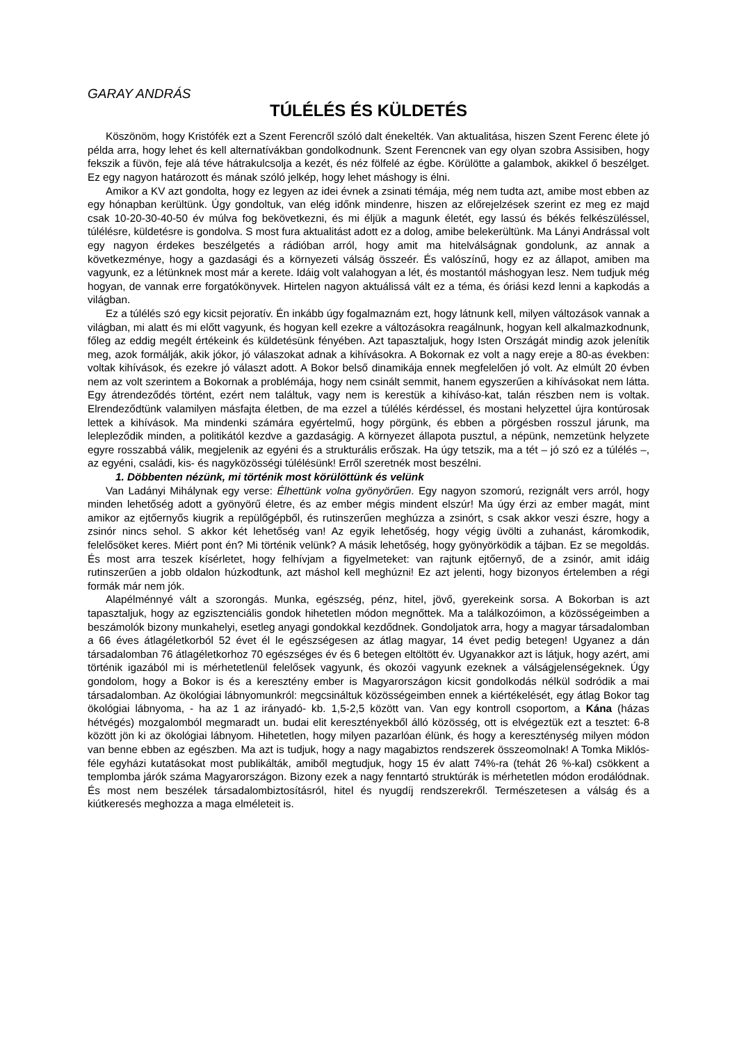GARAY ANDRÁS
TÚLÉLÉS ÉS KÜLDETÉS
Köszönöm, hogy Kristófék ezt a Szent Ferencről szóló dalt énekelték. Van aktualitása, hiszen Szent Ferenc élete jó példa arra, hogy lehet és kell alternatívákban gondolkodnunk. Szent Ferencnek van egy olyan szobra Assisiben, hogy fekszik a füvön, feje alá téve hátrakulcsolja a kezét, és néz fölfelé az égbe. Körülötte a galambok, akikkel ő beszélget. Ez egy nagyon határozott és mának szóló jelkép, hogy lehet máshogy is élni.
Amikor a KV azt gondolta, hogy ez legyen az idei évnek a zsinati témája, még nem tudta azt, amibe most ebben az egy hónapban kerültünk. Úgy gondoltuk, van elég időnk mindenre, hiszen az előrejelzések szerint ez meg ez majd csak 10-20-30-40-50 év múlva fog bekövetkezni, és mi éljük a magunk életét, egy lassú és békés felkészüléssel, túlélésre, küldetésre is gondolva. S most fura aktualitást adott ez a dolog, amibe belekerültünk. Ma Lányi Andrással volt egy nagyon érdekes beszélgetés a rádióban arról, hogy amit ma hitelválságnak gondolunk, az annak a következménye, hogy a gazdasági és a környezeti válság összeér. És valószínű, hogy ez az állapot, amiben ma vagyunk, ez a létünknek most már a kerete. Idáig volt valahogyan a lét, és mostantól máshogyan lesz. Nem tudjuk még hogyan, de vannak erre forgatókönyvek. Hirtelen nagyon aktuálissá vált ez a téma, és óriási kezd lenni a kapkodás a világban.
Ez a túlélés szó egy kicsit pejoratív. Én inkább úgy fogalmaznám ezt, hogy látnunk kell, milyen változások vannak a világban, mi alatt és mi előtt vagyunk, és hogyan kell ezekre a változásokra reagálnunk, hogyan kell alkalmazkodnunk, főleg az eddig megélt értékeink és küldetésünk fényében. Azt tapasztaljuk, hogy Isten Országát mindig azok jelenítik meg, azok formálják, akik jókor, jó válaszokat adnak a kihívásokra. A Bokornak ez volt a nagy ereje a 80-as években: voltak kihívások, és ezekre jó választ adott. A Bokor belső dinamikája ennek megfelelően jó volt. Az elmúlt 20 évben nem az volt szerintem a Bokornak a problémája, hogy nem csinált semmit, hanem egyszerűen a kihívásokat nem látta. Egy átrendeződés történt, ezért nem találtuk, vagy nem is kerestük a kihíváso-kat, talán részben nem is voltak. Elrendeződtünk valamilyen másfajta életben, de ma ezzel a túlélés kérdéssel, és mostani helyzettel újra kontúrosak lettek a kihívások. Ma mindenki számára egyértelmű, hogy pörgünk, és ebben a pörgésben rosszul járunk, ma lelepleződik minden, a politikától kezdve a gazdaságig. A környezet állapota pusztul, a népünk, nemzetünk helyzete egyre rosszabbá válik, megjelenik az egyéni és a strukturális erőszak. Ha úgy tetszik, ma a tét – jó szó ez a túlélés –, az egyéni, családi, kis- és nagyközösségi túlélésünk! Erről szeretnék most beszélni.
1. Döbbenten nézünk, mi történik most körülöttünk és velünk
Van Ladányi Mihálynak egy verse: Élhettünk volna gyönyörűen. Egy nagyon szomorú, rezignált vers arról, hogy minden lehetőség adott a gyönyörű életre, és az ember mégis mindent elszúr! Ma úgy érzi az ember magát, mint amikor az ejtőernyős kiugrik a repülőgépből, és rutinszerűen meghúzza a zsinórt, s csak akkor veszi észre, hogy a zsinór nincs sehol. S akkor két lehetőség van! Az egyik lehetőség, hogy végig üvölti a zuhanást, káromkodik, felelősöket keres. Miért pont én? Mi történik velünk? A másik lehetőség, hogy gyönyörködik a tájban. Ez se megoldás. És most arra teszek kísérletet, hogy felhívjam a figyelmeteket: van rajtunk ejtőernyő, de a zsinór, amit idáig rutinszerűen a jobb oldalon húzkodtunk, azt máshol kell meghúzni! Ez azt jelenti, hogy bizonyos értelemben a régi formák már nem jók.
Alapélménnyé vált a szorongás. Munka, egészség, pénz, hitel, jövő, gyerekeink sorsa. A Bokorban is azt tapasztaljuk, hogy az egzisztenciális gondok hihetetlen módon megnőttek. Ma a találkozóimon, a közösségeimben a beszámolók bizony munkahelyi, esetleg anyagi gondokkal kezdődnek. Gondoljatok arra, hogy a magyar társadalomban a 66 éves átlagéletkorból 52 évet él le egészségesen az átlag magyar, 14 évet pedig betegen! Ugyanez a dán társadalomban 76 átlagéletkorhoz 70 egészséges év és 6 betegen eltöltött év. Ugyanakkor azt is látjuk, hogy azért, ami történik igazából mi is mérhetetlenül felelősek vagyunk, és okozói vagyunk ezeknek a válságjelenségeknek. Úgy gondolom, hogy a Bokor is és a keresztény ember is Magyarországon kicsit gondolkodás nélkül sodródik a mai társadalomban. Az ökológiai lábnyomunkról: megcsináltuk közösségeimben ennek a kiértékelését, egy átlag Bokor tag ökológiai lábnyoma, - ha az 1 az irányadó- kb. 1,5-2,5 között van. Van egy kontroll csoportom, a Kána (házas hétvégés) mozgalomból megmaradt un. budai elit keresztényekből álló közösség, ott is elvégeztük ezt a tesztet: 6-8 között jön ki az ökológiai lábnyom. Hihetetlen, hogy milyen pazarlóan élünk, és hogy a kereszténység milyen módon van benne ebben az egészben. Ma azt is tudjuk, hogy a nagy magabiztos rendszerek összeomolnak! A Tomka Miklós-féle egyházi kutatásokat most publikálták, amiből megtudjuk, hogy 15 év alatt 74%-ra (tehát 26 %-kal) csökkent a templomba járók száma Magyarországon. Bizony ezek a nagy fenntartó struktúrák is mérhetetlen módon erodálódnak. És most nem beszélek társadalombiztosításról, hitel és nyugdíj rendszerekről. Természetesen a válság és a kiútkeresés meghozza a maga elméleteit is.